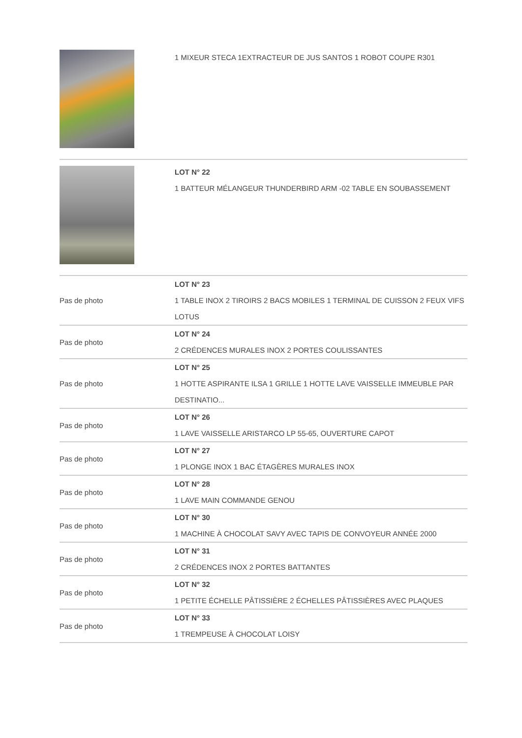| | 1 MIXEUR STECA 1EXTRACTEUR DE JUS SANTOS 1 ROBOT COUPE R301 |
| | LOT N° 22 1 BATTEUR MÉLANGEUR THUNDERBIRD ARM -02 TABLE EN SOUBASSEMENT |
| Pas de photo | LOT N° 23 1 TABLE INOX 2 TIROIRS 2 BACS MOBILES 1 TERMINAL DE CUISSON 2 FEUX VIFS LOTUS |
| Pas de photo | LOT N° 24 2 CRÉDENCES MURALES INOX 2 PORTES COULISSANTES |
| Pas de photo | LOT N° 25 1 HOTTE ASPIRANTE ILSA 1 GRILLE 1 HOTTE LAVE VAISSELLE IMMEUBLE PAR DESTINATIO... |
| Pas de photo | LOT N° 26 1 LAVE VAISSELLE ARISTARCO LP 55-65, OUVERTURE CAPOT |
| Pas de photo | LOT N° 27 1 PLONGE INOX 1 BAC ÉTAGÈRES MURALES INOX |
| Pas de photo | LOT N° 28 1 LAVE MAIN COMMANDE GENOU |
| Pas de photo | LOT N° 30 1 MACHINE À CHOCOLAT SAVY AVEC TAPIS DE CONVOYEUR ANNÉE 2000 |
| Pas de photo | LOT N° 31 2 CRÉDENCES INOX 2 PORTES BATTANTES |
| Pas de photo | LOT N° 32 1 PETITE ÉCHELLE PÂTISSIÈRE 2 ÉCHELLES PÂTISSIÈRES AVEC PLAQUES |
| Pas de photo | LOT N° 33 1 TREMPEUSE À CHOCOLAT LOISY |